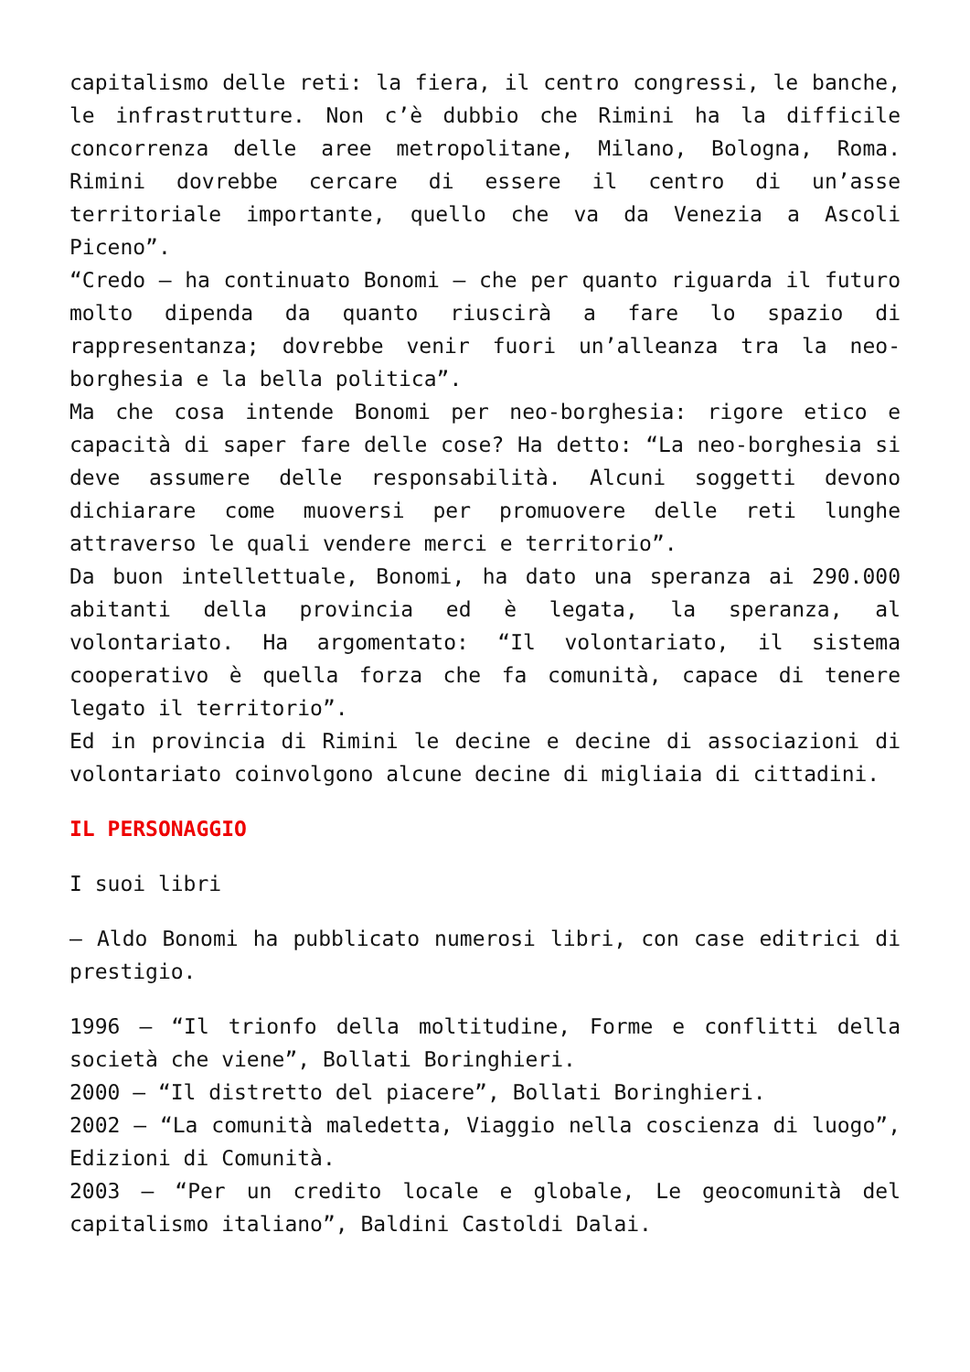capitalismo delle reti: la fiera, il centro congressi, le banche, le infrastrutture. Non c’è dubbio che Rimini ha la difficile concorrenza delle aree metropolitane, Milano, Bologna, Roma. Rimini dovrebbe cercare di essere il centro di un’asse territoriale importante, quello che va da Venezia a Ascoli Piceno”.
“Credo – ha continuato Bonomi – che per quanto riguarda il futuro molto dipenda da quanto riuscirà a fare lo spazio di rappresentanza; dovrebbe venir fuori un’alleanza tra la neo-borghesia e la bella politica”.
Ma che cosa intende Bonomi per neo-borghesia: rigore etico e capacità di saper fare delle cose? Ha detto: “La neo-borghesia si deve assumere delle responsabilità. Alcuni soggetti devono dichiarare come muoversi per promuovere delle reti lunghe attraverso le quali vendere merci e territorio”.
Da buon intellettuale, Bonomi, ha dato una speranza ai 290.000 abitanti della provincia ed è legata, la speranza, al volontariato. Ha argomentato: “Il volontariato, il sistema cooperativo è quella forza che fa comunità, capace di tenere legato il territorio”.
Ed in provincia di Rimini le decine e decine di associazioni di volontariato coinvolgono alcune decine di migliaia di cittadini.
IL PERSONAGGIO
I suoi libri
– Aldo Bonomi ha pubblicato numerosi libri, con case editrici di prestigio.
1996 – “Il trionfo della moltitudine, Forme e conflitti della società che viene”, Bollati Boringhieri.
2000 – “Il distretto del piacere”, Bollati Boringhieri.
2002 – “La comunità maledetta, Viaggio nella coscienza di luogo”, Edizioni di Comunità.
2003 – “Per un credito locale e globale, Le geocomunità del capitalismo italiano”, Baldini Castoldi Dalai.